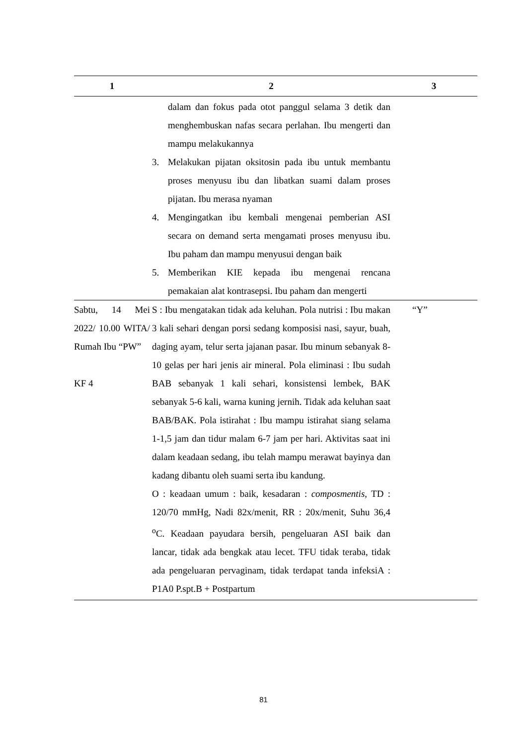| 1 | | 2 | 3 |
| --- | --- | --- | --- |
| | | dalam dan fokus pada otot panggul selama 3 detik dan menghembuskan nafas secara perlahan. Ibu mengerti dan mampu melakukannya 3. Melakukan pijatan oksitosin pada ibu untuk membantu proses menyusu ibu dan libatkan suami dalam proses pijatan. Ibu merasa nyaman 4. Mengingatkan ibu kembali mengenai pemberian ASI secara on demand serta mengamati proses menyusu ibu. Ibu paham dan mampu menyusui dengan baik 5. Memberikan KIE kepada ibu mengenai rencana pemakaian alat kontrasepsi. Ibu paham dan mengerti | |
| Sabtu, 14 Mei 2022/ 10.00 WITA/ Rumah Ibu “PW” KF 4 | | S : Ibu mengatakan tidak ada keluhan. Pola nutrisi : Ibu makan 3 kali sehari dengan porsi sedang komposisi nasi, sayur, buah, daging ayam, telur serta jajanan pasar. Ibu minum sebanyak 8-10 gelas per hari jenis air mineral. Pola eliminasi : Ibu sudah BAB sebanyak 1 kali sehari, konsistensi lembek, BAK sebanyak 5-6 kali, warna kuning jernih. Tidak ada keluhan saat BAB/BAK. Pola istirahat : Ibu mampu istirahat siang selama 1-1,5 jam dan tidur malam 6-7 jam per hari. Aktivitas saat ini dalam keadaan sedang, ibu telah mampu merawat bayinya dan kadang dibantu oleh suami serta ibu kandung. O : keadaan umum : baik, kesadaran : composmentis , TD : 120/70 mmHg, Nadi 82x/menit, RR : 20x/menit, Suhu 36,4 <sup>o</sup>C. Keadaan payudara bersih, pengeluaran ASI baik dan lancar, tidak ada bengkak atau lecet. TFU tidak teraba, tidak ada pengeluaran pervaginam, tidak terdapat tanda infeksiA : P1A0 P.spt.B + Postpartum | “Y” |
81